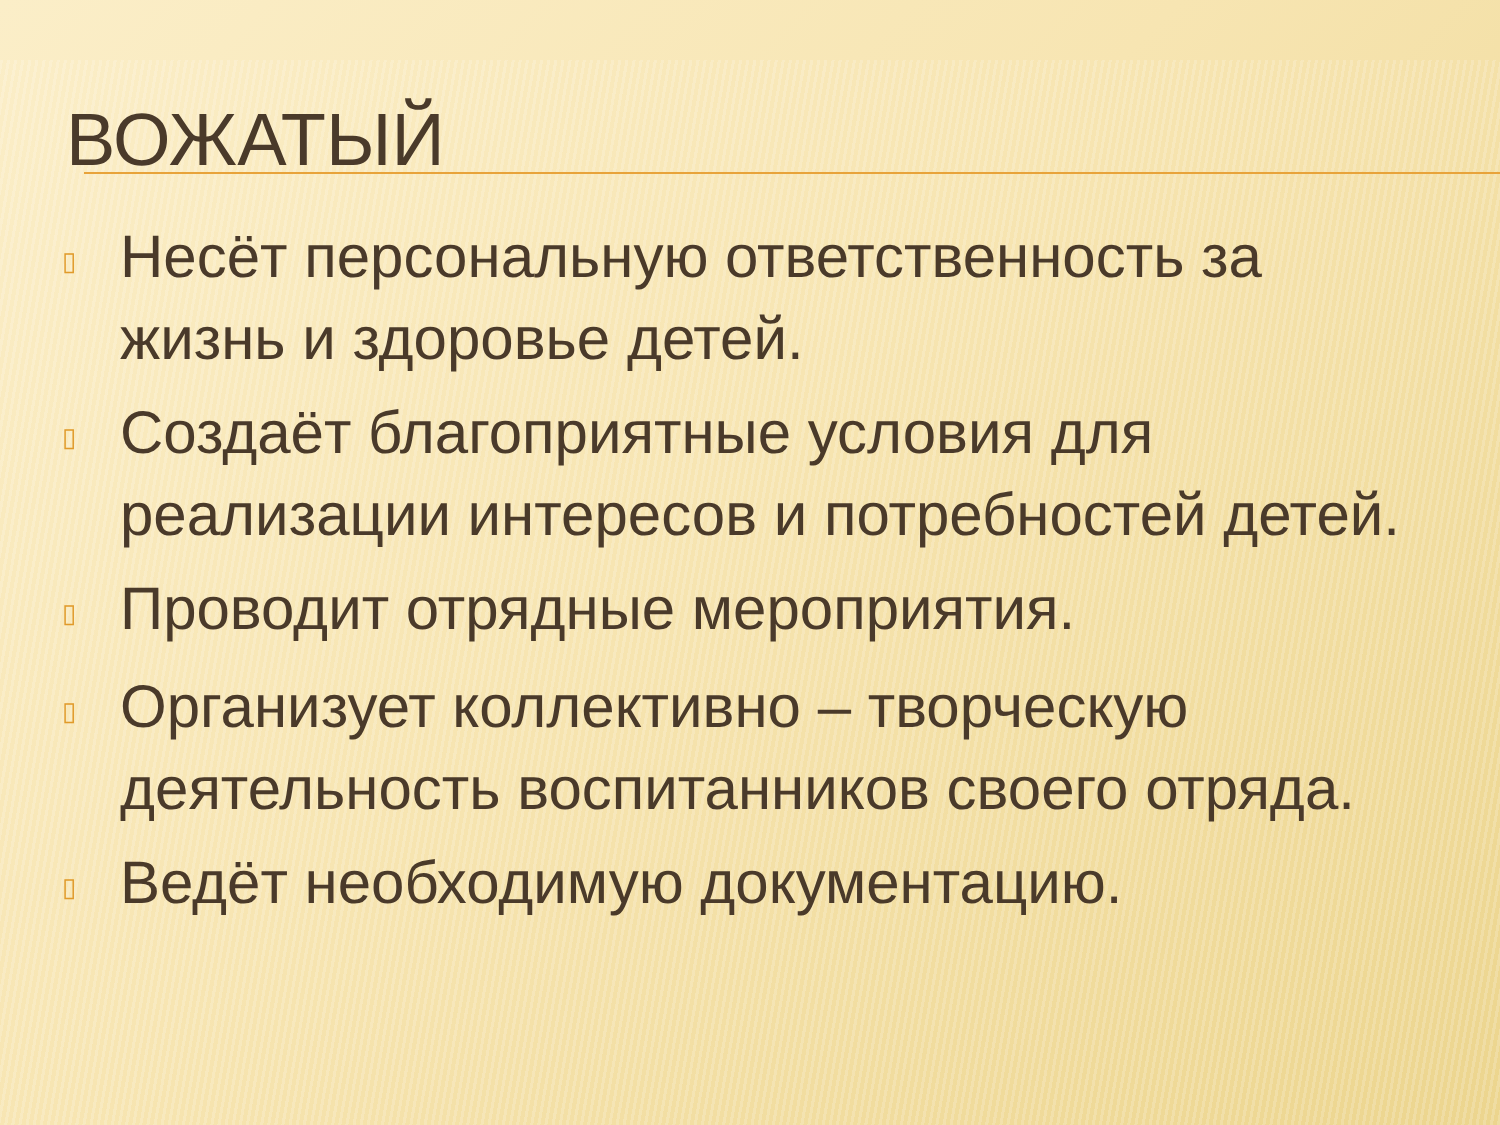ВОЖАТЫЙ
▯ Несёт персональную ответственность за жизнь и здоровье детей.
▯ Создаёт благоприятные условия для реализации интересов и потребностей детей.
▯ Проводит отрядные мероприятия.
▯ Организует коллективно – творческую деятельность воспитанников своего отряда.
▯ Ведёт необходимую документацию.